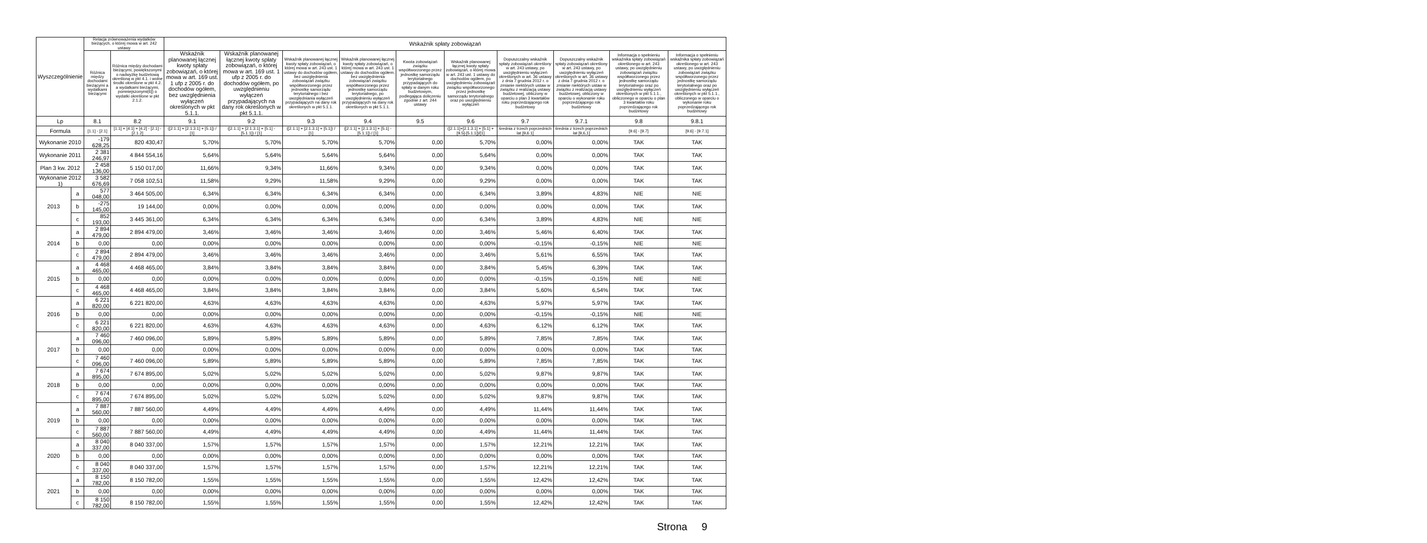| Wyszczególnienie | | Relacja zrównoważenia wydatków bieżących, o której mowa w art. 242 ustawy | | Wskaźnik spłaty zobowiązań | | | | | | | | | |
| --- | --- | --- | --- | --- | --- | --- | --- | --- | --- | --- | --- | --- | --- |
| | | Różnica między dochodami bieżącymi a wydatkami bieżącymi | Różnica między dochodami bieżącymi, powiększonymi o nadwyżkę budżetową określoną w pkt 4.1. i wolne środki określone w pkt 4.2. a wydatkami bieżącymi, pomniejszonymi(6]) o wydatki określone w pkt 2.1.2. | Wskaźnik planowanej łącznej kwoty spłaty zobowiązań, o której mowa w art. 169 ust. 1 ufp z 2005 r. do dochodów ogółem, bez uwzględnienia wyłączeń określonych w pkt 5.1.1. | Wskaźnik planowanej łącznej kwoty spłaty zobowiązań, o której mowa w art. 169 ust. 1 ufp z 2005 r. do dochodów ogółem, po uwzględnieniu wyłączeń przypadających na dany rok określonych w pkt 5.1.1. | Wskaźnik planowanej łącznej kwoty spłaty zobowiązań, o której mowa w art. 243 ust. 1 ustawy do dochodów ogółem, bez uwzględnienia zobowiązań związku współtworzonego przez jednostkę samorządu terytorialnego i bez uwzględniania wyłączeń przypadających na dany rok określonych w pkt 5.1.1. | Wskaźnik planowanej łącznej kwoty spłaty zobowiązań, o której mowa w art. 243 ust. 1 ustawy do dochodów ogółem, bez uwzględnienia zobowiązań związku współtworzonego przez jednostkę samorządu terytorialnego, po uwzględnieniu wyłączeń przypadających na dany rok określonych w pkt 5.1.1. | Kwota zobowiązań związku współtworzonego przez jednostkę samorządu terytorialnego przypadających do spłaty w danym roku budżetowym, podlegająca doliczeniu zgodnie z art. 244 ustawy | Wskaźnik planowanej łącznej kwoty spłaty zobowiązań, o której mowa w art. 243 ust. 1 ustawy do dochodów ogółem, po uwzględnieniu zobowiązań związku współtworzonego przez jednostkę samorządu terytorialnego oraz po uwzględnieniu wyłączeń | Dopuszczalny wskaźnik spłaty zobowiązań określony w art. 243 ustawy, po uwzględnieniu wyłączeń określonych w art. 36 ustawy z dnia 7 grudnia 2012 r. o zmianie niektórych ustaw w związku z realizacją ustawy budżetowej, obliczony w oparciu o plan 3 kwartałów roku poprzedzającego rok budżetowy | Dopuszczalny wskaźnik spłaty zobowiązań określony w art. 243 ustawy, po uwzględnieniu wyłączeń określonych w art. 36 ustawy z dnia 7 grudnia 2012 r. o zmianie niektórych ustaw w związku z realizacją ustawy budżetowej, obliczony w oparciu o wykonanie roku poprzedzającego rok budżetowy | Informacja o spełnieniu wskaźnika spłaty zobowiązań określonego w art. 243 ustawy, po uwzględnieniu zobowiązań związku współtworzonego przez jednostkę samorządu terytorialnego oraz po uwzględnieniu wyłączeń określonych w pkt 5.1.1., obliczonego w oparciu o plan 3 kwartałów roku poprzedzającego rok budżetowy | Informacja o spełnieniu wskaźnika spłaty zobowiązań określonego w art. 243 ustawy, po uwzględnieniu zobowiązań związku współtworzonego przez jednostkę samorządu terytorialnego oraz po uwzględnieniu wyłączeń określonych w pkt 5.1.1., obliczonego w oparciu o wykonanie roku poprzedzającego rok budżetowy |
| Lp | | 8.1 | 8.2 | 9.1 | 9.2 | 9.3 | 9.4 | 9.5 | 9.6 | 9.7 | 9.7.1 | 9.8 | 9.8.1 |
| Formula | | [1.1] - [2.1] | [1.1] + [4.1] + [4.2] - [2.1] - [2.1.2] | ([2.1.1] + [2.1.3.1] + [5.1]) / [1] | ([2.1.1] + [2.1.3.1] + [5.1] - [5.1.1]) / [1] | ([2.1.1] + [2.1.3.1] + [5.1]) / [1] | ([2.1.1] + [2.1.3.1] + [5.1] - [5.1.1]) / [1] | | ([2.1.1]+[2.1.3.1] + [5.1] +[9.5]-[5.1.1])/[1] | średnia z trzech poprzednich lat [9,6.1] | średnia z trzech poprzednich lat [9,6,1] | [9.6] - [9.7] | [9.6] - [9.7.1] |
| Wykonanie 2010 | | -179 628,25 | 820 430,47 | 5,70% | 5,70% | 5,70% | 5,70% | 0,00 | 5,70% | 0,00% | 0,00% | TAK | TAK |
| Wykonanie 2011 | | 2 381 246,97 | 4 844 554,16 | 5,64% | 5,64% | 5,64% | 5,64% | 0,00 | 5,64% | 0,00% | 0,00% | TAK | TAK |
| Plan 3 kw. 2012 | | 2 458 136,00 | 5 150 017,00 | 11,66% | 9,34% | 11,66% | 9,34% | 0,00 | 9,34% | 0,00% | 0,00% | TAK | TAK |
| Wykonanie 2012 1) | | 3 582 676,69 | 7 058 102,51 | 11,58% | 9,29% | 11,58% | 9,29% | 0,00 | 9,29% | 0,00% | 0,00% | TAK | TAK |
| 2013 | a | 577 048,00 | 3 464 505,00 | 6,34% | 6,34% | 6,34% | 6,34% | 0,00 | 6,34% | 3,89% | 4,83% | NIE | NIE |
| | b | -275 145,00 | 19 144,00 | 0,00% | 0,00% | 0,00% | 0,00% | 0,00 | 0,00% | 0,00% | 0,00% | TAK | TAK |
| | c | 852 193,00 | 3 445 361,00 | 6,34% | 6,34% | 6,34% | 6,34% | 0,00 | 6,34% | 3,89% | 4,83% | NIE | NIE |
| 2014 | a | 2 894 479,00 | 2 894 479,00 | 3,46% | 3,46% | 3,46% | 3,46% | 0,00 | 3,46% | 5,46% | 6,40% | TAK | TAK |
| | b | 0,00 | 0,00 | 0,00% | 0,00% | 0,00% | 0,00% | 0,00 | 0,00% | -0,15% | -0,15% | NIE | NIE |
| | c | 2 894 479,00 | 2 894 479,00 | 3,46% | 3,46% | 3,46% | 3,46% | 0,00 | 3,46% | 5,61% | 6,55% | TAK | TAK |
| 2015 | a | 4 468 465,00 | 4 468 465,00 | 3,84% | 3,84% | 3,84% | 3,84% | 0,00 | 3,84% | 5,45% | 6,39% | TAK | TAK |
| | b | 0,00 | 0,00 | 0,00% | 0,00% | 0,00% | 0,00% | 0,00 | 0,00% | -0,15% | -0,15% | NIE | NIE |
| | c | 4 468 465,00 | 4 468 465,00 | 3,84% | 3,84% | 3,84% | 3,84% | 0,00 | 3,84% | 5,60% | 6,54% | TAK | TAK |
| 2016 | a | 6 221 820,00 | 6 221 820,00 | 4,63% | 4,63% | 4,63% | 4,63% | 0,00 | 4,63% | 5,97% | 5,97% | TAK | TAK |
| | b | 0,00 | 0,00 | 0,00% | 0,00% | 0,00% | 0,00% | 0,00 | 0,00% | -0,15% | -0,15% | NIE | NIE |
| | c | 6 221 820,00 | 6 221 820,00 | 4,63% | 4,63% | 4,63% | 4,63% | 0,00 | 4,63% | 6,12% | 6,12% | TAK | TAK |
| 2017 | a | 7 460 096,00 | 7 460 096,00 | 5,89% | 5,89% | 5,89% | 5,89% | 0,00 | 5,89% | 7,85% | 7,85% | TAK | TAK |
| | b | 0,00 | 0,00 | 0,00% | 0,00% | 0,00% | 0,00% | 0,00 | 0,00% | 0,00% | 0,00% | TAK | TAK |
| | c | 7 460 096,00 | 7 460 096,00 | 5,89% | 5,89% | 5,89% | 5,89% | 0,00 | 5,89% | 7,85% | 7,85% | TAK | TAK |
| 2018 | a | 7 674 895,00 | 7 674 895,00 | 5,02% | 5,02% | 5,02% | 5,02% | 0,00 | 5,02% | 9,87% | 9,87% | TAK | TAK |
| | b | 0,00 | 0,00 | 0,00% | 0,00% | 0,00% | 0,00% | 0,00 | 0,00% | 0,00% | 0,00% | TAK | TAK |
| | c | 7 674 895,00 | 7 674 895,00 | 5,02% | 5,02% | 5,02% | 5,02% | 0,00 | 5,02% | 9,87% | 9,87% | TAK | TAK |
| 2019 | a | 7 887 560,00 | 7 887 560,00 | 4,49% | 4,49% | 4,49% | 4,49% | 0,00 | 4,49% | 11,44% | 11,44% | TAK | TAK |
| | b | 0,00 | 0,00 | 0,00% | 0,00% | 0,00% | 0,00% | 0,00 | 0,00% | 0,00% | 0,00% | TAK | TAK |
| | c | 7 887 560,00 | 7 887 560,00 | 4,49% | 4,49% | 4,49% | 4,49% | 0,00 | 4,49% | 11,44% | 11,44% | TAK | TAK |
| 2020 | a | 8 040 337,00 | 8 040 337,00 | 1,57% | 1,57% | 1,57% | 1,57% | 0,00 | 1,57% | 12,21% | 12,21% | TAK | TAK |
| | b | 0,00 | 0,00 | 0,00% | 0,00% | 0,00% | 0,00% | 0,00 | 0,00% | 0,00% | 0,00% | TAK | TAK |
| | c | 8 040 337,00 | 8 040 337,00 | 1,57% | 1,57% | 1,57% | 1,57% | 0,00 | 1,57% | 12,21% | 12,21% | TAK | TAK |
| 2021 | a | 8 150 782,00 | 8 150 782,00 | 1,55% | 1,55% | 1,55% | 1,55% | 0,00 | 1,55% | 12,42% | 12,42% | TAK | TAK |
| | b | 0,00 | 0,00 | 0,00% | 0,00% | 0,00% | 0,00% | 0,00 | 0,00% | 0,00% | 0,00% | TAK | TAK |
| | c | 8 150 782,00 | 8 150 782,00 | 1,55% | 1,55% | 1,55% | 1,55% | 0,00 | 1,55% | 12,42% | 12,42% | TAK | TAK |
Strona 9